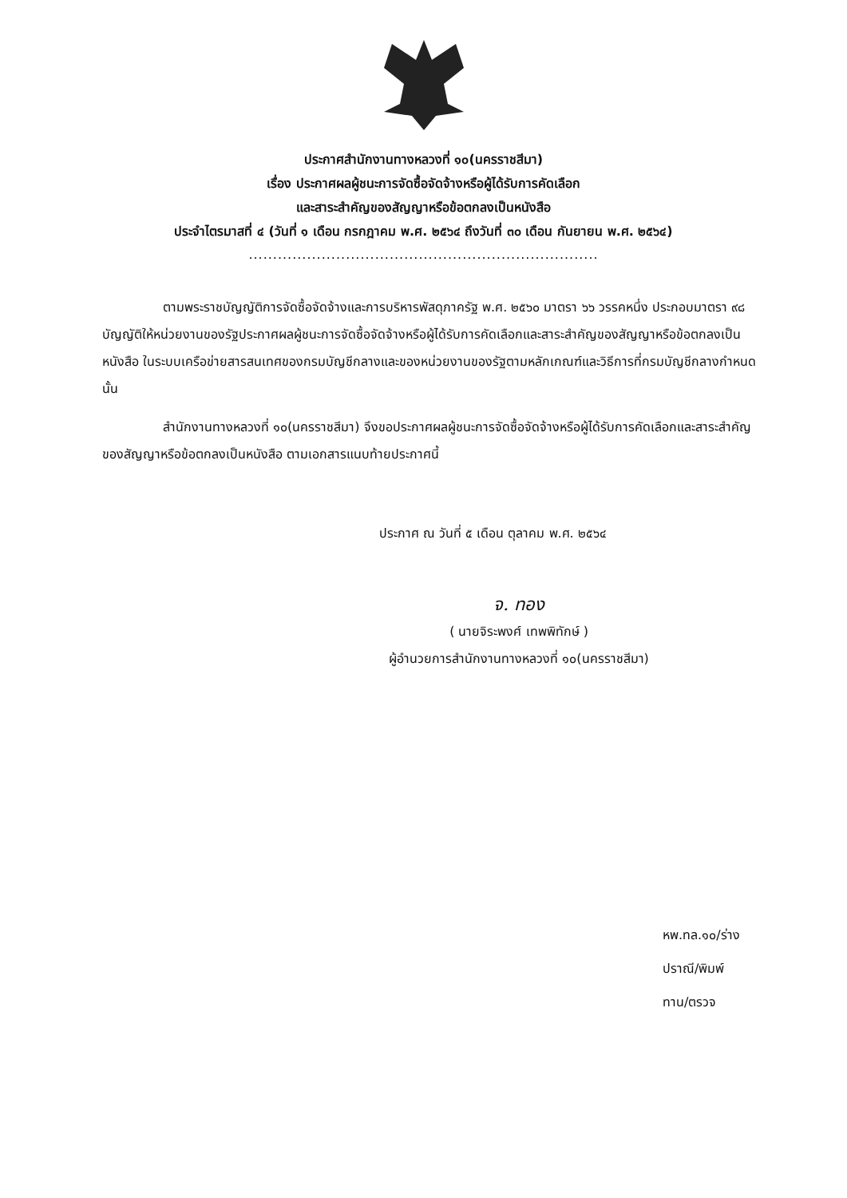ประกาศสำนักงานทางหลวงที่ ๑๐(นครราชสีมา)
เรื่อง ประกาศผลผู้ชนะการจัดซื้อจัดจ้างหรือผู้ได้รับการคัดเลือก
และสาระสำคัญของสัญญาหรือข้อตกลงเป็นหนังสือ
ประจำไตรมาสที่ ๔ (วันที่ ๑ เดือน กรกฎาคม พ.ศ. ๒๕๖๔ ถึงวันที่ ๓๐ เดือน กันยายน พ.ศ. ๒๕๖๔)
........................................................................
ตามพระราชบัญญัติการจัดซื้อจัดจ้างและการบริหารพัสดุภาครัฐ พ.ศ. ๒๕๖๐ มาตรา ๖๖ วรรคหนึ่ง ประกอบมาตรา ๙๘ บัญญัติให้หน่วยงานของรัฐประกาศผลผู้ชนะการจัดซื้อจัดจ้างหรือผู้ได้รับการคัดเลือกและสาระสำคัญของสัญญาหรือข้อตกลงเป็นหนังสือ ในระบบเครือข่ายสารสนเทศของกรมบัญชีกลางและของหน่วยงานของรัฐตามหลักเกณฑ์และวิธีการที่กรมบัญชีกลางกำหนด นั้น
สำนักงานทางหลวงที่ ๑๐(นครราชสีมา) จึงขอประกาศผลผู้ชนะการจัดซื้อจัดจ้างหรือผู้ได้รับการคัดเลือกและสาระสำคัญของสัญญาหรือข้อตกลงเป็นหนังสือ ตามเอกสารแนบท้ายประกาศนี้
ประกาศ ณ วันที่ ๕ เดือน ตุลาคม พ.ศ. ๒๕๖๔
จ. ทอง
( นายจิระพงศ์ เทพพิทักษ์ )
ผู้อำนวยการสำนักงานทางหลวงที่ ๑๐(นครราชสีมา)
หพ.ทล.๑๐/ร่าง
ปราณี/พิมพ์
ทาน/ตรวจ